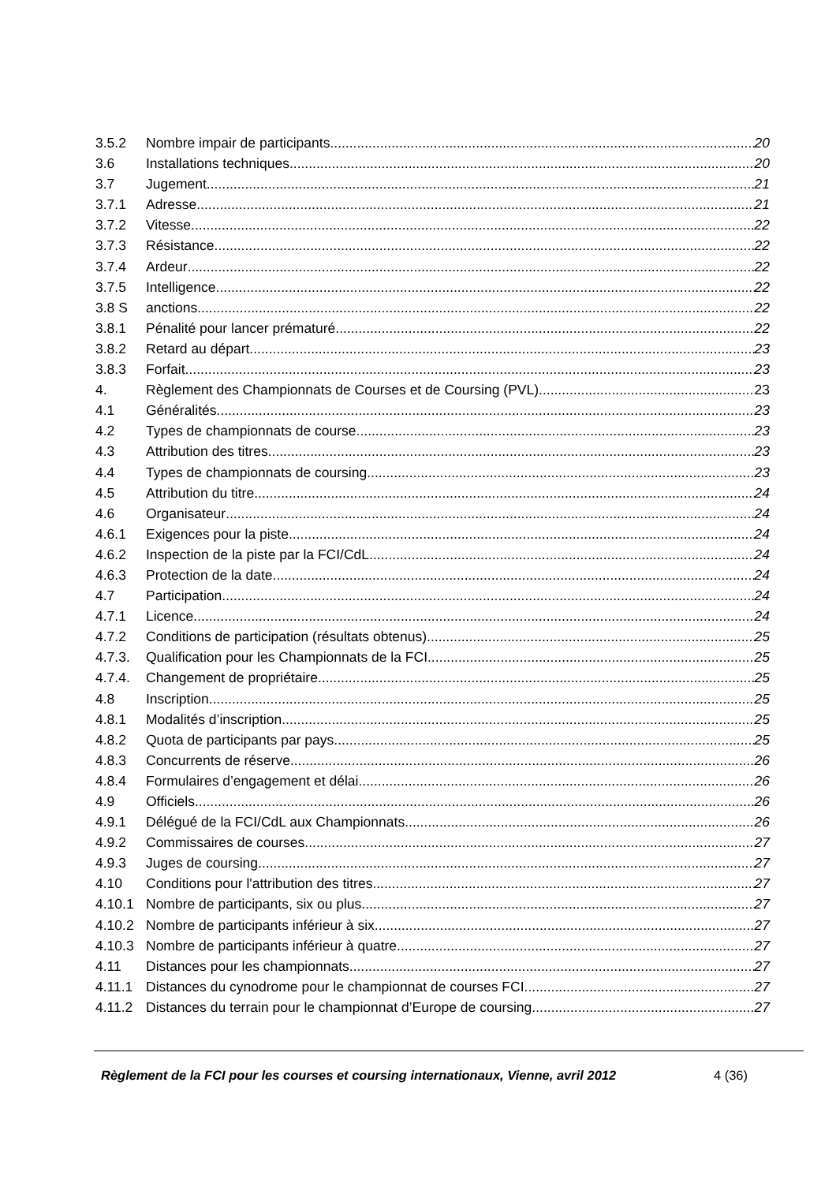3.5.2 Nombre impair de participants 20
3.6 Installations techniques 20
3.7 Jugement 21
3.7.1 Adresse 21
3.7.2 Vitesse 22
3.7.3 Résistance 22
3.7.4 Ardeur 22
3.7.5 Intelligence 22
3.8 S anctions 22
3.8.1 Pénalité pour lancer prématuré 22
3.8.2 Retard au départ 23
3.8.3 Forfait 23
4. Règlement des Championnats de Courses et de Coursing (PVL) 23
4.1 Généralités 23
4.2 Types de championnats de course 23
4.3 Attribution des titres 23
4.4 Types de championnats de coursing 23
4.5 Attribution du titre 24
4.6 Organisateur 24
4.6.1 Exigences pour la piste 24
4.6.2 Inspection de la piste par la FCI/CdL 24
4.6.3 Protection de la date 24
4.7 Participation 24
4.7.1 Licence 24
4.7.2 Conditions de participation (résultats obtenus) 25
4.7.3. Qualification pour les Championnats de la FCI 25
4.7.4. Changement de propriétaire 25
4.8 Inscription 25
4.8.1 Modalités d’inscription 25
4.8.2 Quota de participants par pays 25
4.8.3 Concurrents de réserve 26
4.8.4 Formulaires d’engagement et délai 26
4.9 Officiels 26
4.9.1 Délégué de la FCI/CdL aux Championnats 26
4.9.2 Commissaires de courses 27
4.9.3 Juges de coursing 27
4.10 Conditions pour l'attribution des titres 27
4.10.1 Nombre de participants, six ou plus 27
4.10.2 Nombre de participants inférieur à six 27
4.10.3 Nombre de participants inférieur à quatre 27
4.11 Distances pour les championnats 27
4.11.1 Distances du cynodrome pour le championnat de courses FCI 27
4.11.2 Distances du terrain pour le championnat d’Europe de coursing 27
Règlement de la FCI pour les courses et coursing internationaux, Vienne, avril 2012 4 (36)